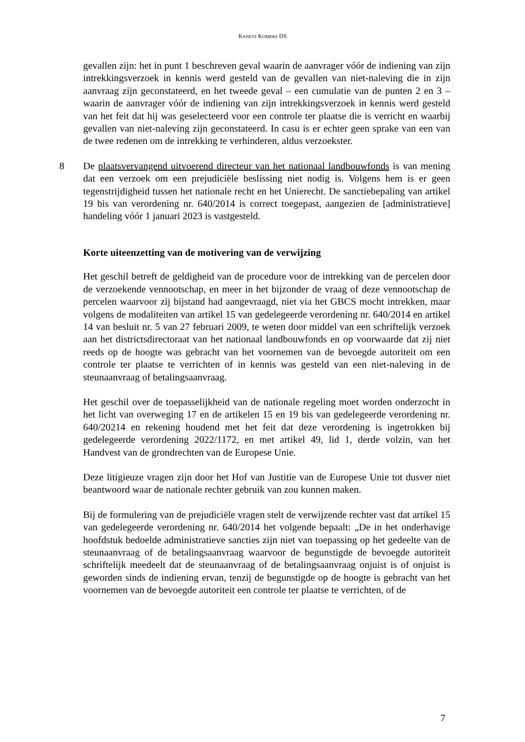KANEVI KOMERS DS
gevallen zijn: het in punt 1 beschreven geval waarin de aanvrager vóór de indiening van zijn intrekkingsverzoek in kennis werd gesteld van de gevallen van niet-naleving die in zijn aanvraag zijn geconstateerd, en het tweede geval – een cumulatie van de punten 2 en 3 – waarin de aanvrager vóór de indiening van zijn intrekkingsverzoek in kennis werd gesteld van het feit dat hij was geselecteerd voor een controle ter plaatse die is verricht en waarbij gevallen van niet-naleving zijn geconstateerd. In casu is er echter geen sprake van een van de twee redenen om de intrekking te verhinderen, aldus verzoekster.
8 De plaatsvervangend uitvoerend directeur van het nationaal landbouwfonds is van mening dat een verzoek om een prejudiciële beslissing niet nodig is. Volgens hem is er geen tegenstrijdigheid tussen het nationale recht en het Unierecht. De sanctiebepaling van artikel 19 bis van verordening nr. 640/2014 is correct toegepast, aangezien de [administratieve] handeling vóór 1 januari 2023 is vastgesteld.
Korte uiteenzetting van de motivering van de verwijzing
Het geschil betreft de geldigheid van de procedure voor de intrekking van de percelen door de verzoekende vennootschap, en meer in het bijzonder de vraag of deze vennootschap de percelen waarvoor zij bijstand had aangevraagd, niet via het GBCS mocht intrekken, maar volgens de modaliteiten van artikel 15 van gedelegeerde verordening nr. 640/2014 en artikel 14 van besluit nr. 5 van 27 februari 2009, te weten door middel van een schriftelijk verzoek aan het districtsdirectoraat van het nationaal landbouwfonds en op voorwaarde dat zij niet reeds op de hoogte was gebracht van het voornemen van de bevoegde autoriteit om een controle ter plaatse te verrichten of in kennis was gesteld van een niet-naleving in de steunaanvraag of betalingsaanvraag.
Het geschil over de toepasselijkheid van de nationale regeling moet worden onderzocht in het licht van overweging 17 en de artikelen 15 en 19 bis van gedelegeerde verordening nr. 640/20214 en rekening houdend met het feit dat deze verordening is ingetrokken bij gedelegeerde verordening 2022/1172, en met artikel 49, lid 1, derde volzin, van het Handvest van de grondrechten van de Europese Unie.
Deze litigieuze vragen zijn door het Hof van Justitie van de Europese Unie tot dusver niet beantwoord waar de nationale rechter gebruik van zou kunnen maken.
Bij de formulering van de prejudiciële vragen stelt de verwijzende rechter vast dat artikel 15 van gedelegeerde verordening nr. 640/2014 het volgende bepaalt: „De in het onderhavige hoofdstuk bedoelde administratieve sancties zijn niet van toepassing op het gedeelte van de steunaanvraag of de betalingsaanvraag waarvoor de begunstigde de bevoegde autoriteit schriftelijk meedeelt dat de steunaanvraag of de betalingsaanvraag onjuist is of onjuist is geworden sinds de indiening ervan, tenzij de begunstigde op de hoogte is gebracht van het voornemen van de bevoegde autoriteit een controle ter plaatse te verrichten, of de
7